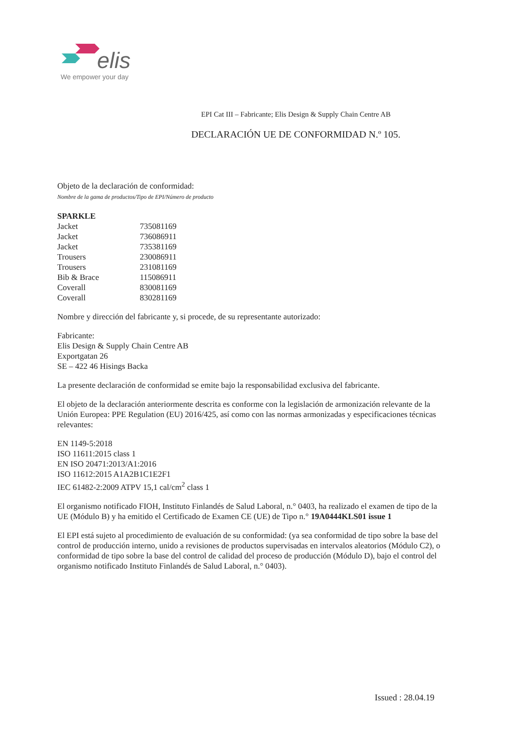elis
We empower your day
EPI Cat III – Fabricante; Elis Design & Supply Chain Centre AB
DECLARACIÓN UE DE CONFORMIDAD N.º 105.
Objeto de la declaración de conformidad:
Nombre de la gama de productos/Tipo de EPI/Número de producto
| SPARKLE | |
| Jacket | 735081169 |
| Jacket | 736086911 |
| Jacket | 735381169 |
| Trousers | 230086911 |
| Trousers | 231081169 |
| Bib & Brace | 115086911 |
| Coverall | 830081169 |
| Coverall | 830281169 |
Nombre y dirección del fabricante y, si procede, de su representante autorizado:
Fabricante:
Elis Design & Supply Chain Centre AB
Exportgatan 26
SE – 422 46 Hisings Backa
La presente declaración de conformidad se emite bajo la responsabilidad exclusiva del fabricante.
El objeto de la declaración anteriormente descrita es conforme con la legislación de armonización relevante de la Unión Europea: PPE Regulation (EU) 2016/425, así como con las normas armonizadas y especificaciones técnicas relevantes:
EN 1149-5:2018
ISO 11611:2015 class 1
EN ISO 20471:2013/A1:2016
ISO 11612:2015 A1A2B1C1E2F1
IEC 61482-2:2009 ATPV 15,1 cal/cm<sup>2</sup> class 1
El organismo notificado FIOH, Instituto Finlandés de Salud Laboral, n.° 0403, ha realizado el examen de tipo de la UE (Módulo B) y ha emitido el Certificado de Examen CE (UE) de Tipo n.° 19A0444KLS01 issue 1
El EPI está sujeto al procedimiento de evaluación de su conformidad: (ya sea conformidad de tipo sobre la base del control de producción interno, unido a revisiones de productos supervisadas en intervalos aleatorios (Módulo C2), o conformidad de tipo sobre la base del control de calidad del proceso de producción (Módulo D), bajo el control del organismo notificado Instituto Finlandés de Salud Laboral, n.° 0403).
Issued : 28.04.19